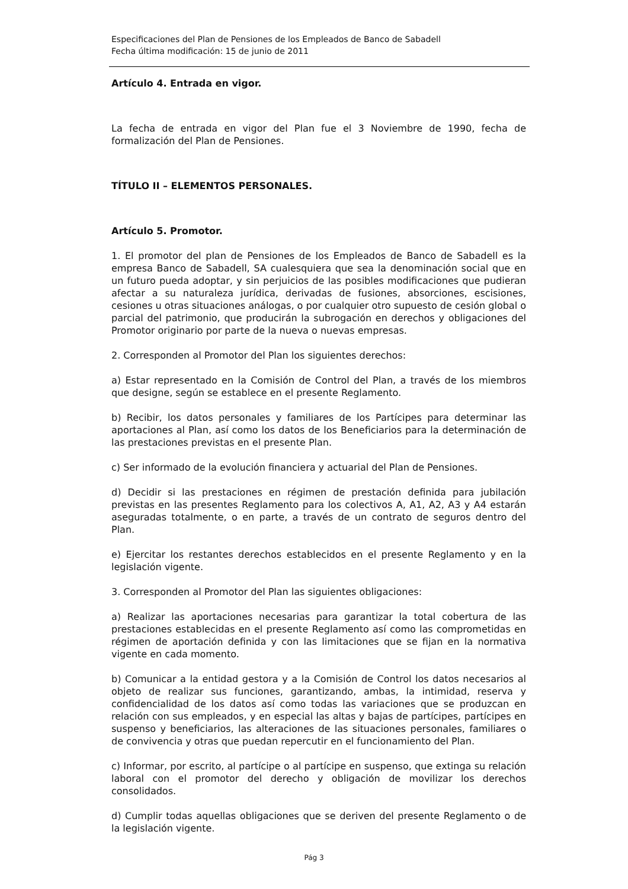Especificaciones del Plan de Pensiones de los Empleados de Banco de Sabadell
Fecha última modificación: 15 de junio de 2011
Artículo 4. Entrada en vigor.
La fecha de entrada en vigor del Plan fue el 3 Noviembre de 1990, fecha de formalización del Plan de Pensiones.
TÍTULO II – ELEMENTOS PERSONALES.
Artículo 5. Promotor.
1. El promotor del plan de Pensiones de los Empleados de Banco de Sabadell es la empresa Banco de Sabadell, SA cualesquiera que sea la denominación social que en un futuro pueda adoptar, y sin perjuicios de las posibles modificaciones que pudieran afectar a su naturaleza jurídica, derivadas de fusiones, absorciones, escisiones, cesiones u otras situaciones análogas, o por cualquier otro supuesto de cesión global o parcial del patrimonio, que producirán la subrogación en derechos y obligaciones del Promotor originario por parte de la nueva o nuevas empresas.
2. Corresponden al Promotor del Plan los siguientes derechos:
a) Estar representado en la Comisión de Control del Plan, a través de los miembros que designe, según se establece en el presente Reglamento.
b) Recibir, los datos personales y familiares de los Partícipes para determinar las aportaciones al Plan, así como los datos de los Beneficiarios para la determinación de las prestaciones previstas en el presente Plan.
c) Ser informado de la evolución financiera y actuarial del Plan de Pensiones.
d) Decidir si las prestaciones en régimen de prestación definida para jubilación previstas en las presentes Reglamento para los colectivos A, A1, A2, A3 y A4 estarán aseguradas totalmente, o en parte, a través de un contrato de seguros dentro del Plan.
e) Ejercitar los restantes derechos establecidos en el presente Reglamento y en la legislación vigente.
3. Corresponden al Promotor del Plan las siguientes obligaciones:
a) Realizar las aportaciones necesarias para garantizar la total cobertura de las prestaciones establecidas en el presente Reglamento así como las comprometidas en régimen de aportación definida y con las limitaciones que se fijan en la normativa vigente en cada momento.
b) Comunicar a la entidad gestora y a la Comisión de Control los datos necesarios al objeto de realizar sus funciones, garantizando, ambas, la intimidad, reserva y confidencialidad de los datos así como todas las variaciones que se produzcan en relación con sus empleados, y en especial las altas y bajas de partícipes, partícipes en suspenso y beneficiarios, las alteraciones de las situaciones personales, familiares o de convivencia y otras que puedan repercutir en el funcionamiento del Plan.
c) Informar, por escrito, al partícipe o al partícipe en suspenso, que extinga su relación laboral con el promotor del derecho y obligación de movilizar los derechos consolidados.
d) Cumplir todas aquellas obligaciones que se deriven del presente Reglamento o de la legislación vigente.
Pág 3